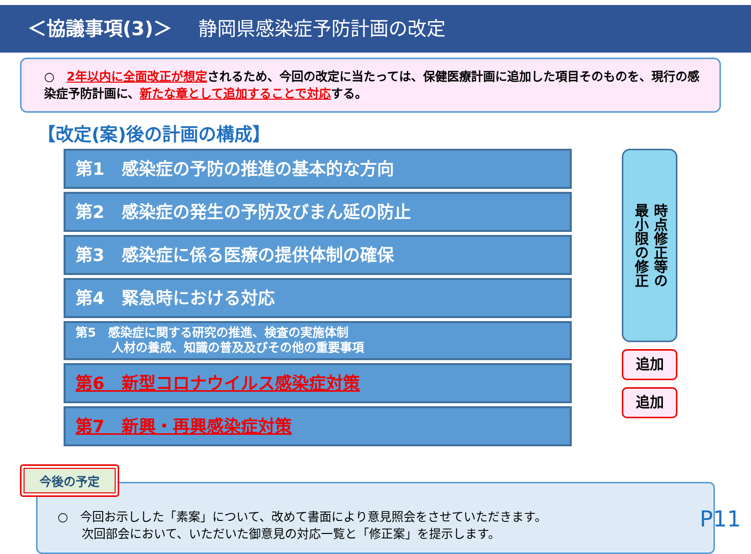＜協議事項(3)＞ 静岡県感染症予防計画の改定
○　2年以内に全面改正が想定されるため、今回の改定に当たっては、保健医療計画に追加した項目そのものを、現行の感染症予防計画に、新たな章として追加することで対応する。
【改定(案)後の計画の構成】
第1　感染症の予防の推進の基本的な方向
第2　感染症の発生の予防及びまん延の防止
第3　感染症に係る医療の提供体制の確保
第4　緊急時における対応
第5　感染症に関する研究の推進、検査の実施体制
　　　人材の養成、知識の普及及びその他の重要事項
第6　新型コロナウイルス感染症対策
第7　新興・再興感染症対策
時点修正等の
最小限の修正
追加
追加
今後の予定
○　今回お示しした「素案」について、改めて書面により意見照会をさせていただきます。
　　次回部会において、いただいた御意見の対応一覧と「修正案」を提示します。
P11